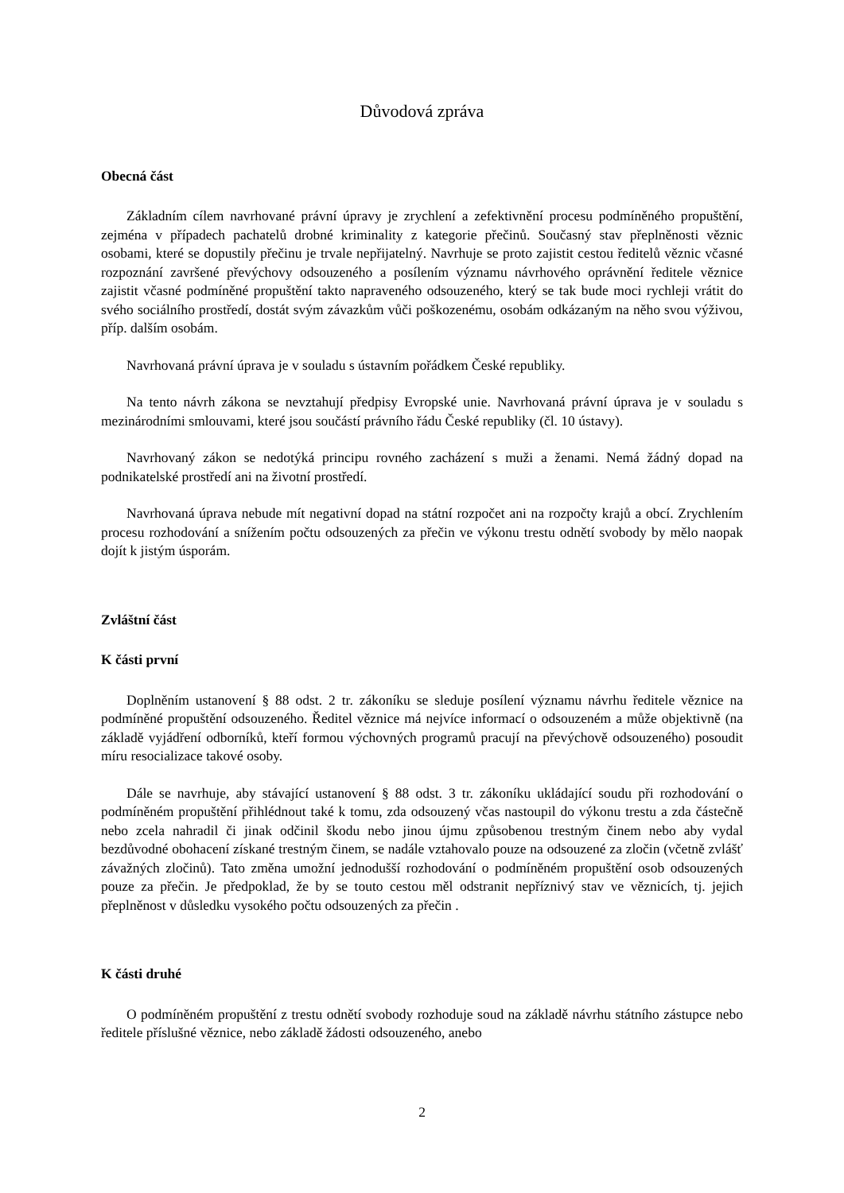Důvodová zpráva
Obecná část
Základním cílem navrhované právní úpravy je zrychlení a zefektivnění procesu podmíněného propuštění, zejména v případech pachatelů drobné kriminality z kategorie přečinů. Současný stav přeplněnosti věznic osobami, které se dopustily přečinu je trvale nepřijatelný. Navrhuje se proto zajistit cestou ředitelů věznic včasné rozpoznání završené převýchovy odsouzeného a posílením významu návrhového oprávnění ředitele věznice zajistit včasné podmíněné propuštění takto napraveného odsouzeného, který se tak bude moci rychleji vrátit do svého sociálního prostředí, dostát svým závazkům vůči poškozenému, osobám odkázaným na něho svou výživou, příp. dalším osobám.
Navrhovaná právní úprava je v souladu s ústavním pořádkem České republiky.
Na tento návrh zákona se nevztahují předpisy Evropské unie. Navrhovaná právní úprava je v souladu s mezinárodními smlouvami, které jsou součástí právního řádu České republiky (čl. 10 ústavy).
Navrhovaný zákon se nedotýká principu rovného zacházení s muži a ženami. Nemá žádný dopad na podnikatelské prostředí ani na životní prostředí.
Navrhovaná úprava nebude mít negativní dopad na státní rozpočet ani na rozpočty krajů a obcí. Zrychlením procesu rozhodování a snížením počtu odsouzených za přečin ve výkonu trestu odnětí svobody by mělo naopak dojít k jistým úsporám.
Zvláštní část
K části první
Doplněním ustanovení § 88 odst. 2 tr. zákoníku se sleduje posílení významu návrhu ředitele věznice na podmíněné propuštění odsouzeného. Ředitel věznice má nejvíce informací o odsouzeném a může objektivně (na základě vyjádření odborníků, kteří formou výchovných programů pracují na převýchově odsouzeného) posoudit míru resocializace takové osoby.
Dále se navrhuje, aby stávající ustanovení § 88 odst. 3 tr. zákoníku ukládající soudu při rozhodování o podmíněném propuštění přihlédnout také k tomu, zda odsouzený včas nastoupil do výkonu trestu a zda částečně nebo zcela nahradil či jinak odčinil škodu nebo jinou újmu způsobenou trestným činem nebo aby vydal bezdůvodné obohacení získané trestným činem, se nadále vztahovalo pouze na odsouzené za zločin (včetně zvlášť závažných zločinů). Tato změna umožní jednodušší rozhodování o podmíněném propuštění osob odsouzených pouze za přečin. Je předpoklad, že by se touto cestou měl odstranit nepříznivý stav ve věznicích, tj. jejich přeplněnost v důsledku vysokého počtu odsouzených za přečin .
K části druhé
O podmíněném propuštění z trestu odnětí svobody rozhoduje soud na základě návrhu státního zástupce nebo ředitele příslušné věznice, nebo základě žádosti odsouzeného, anebo
2